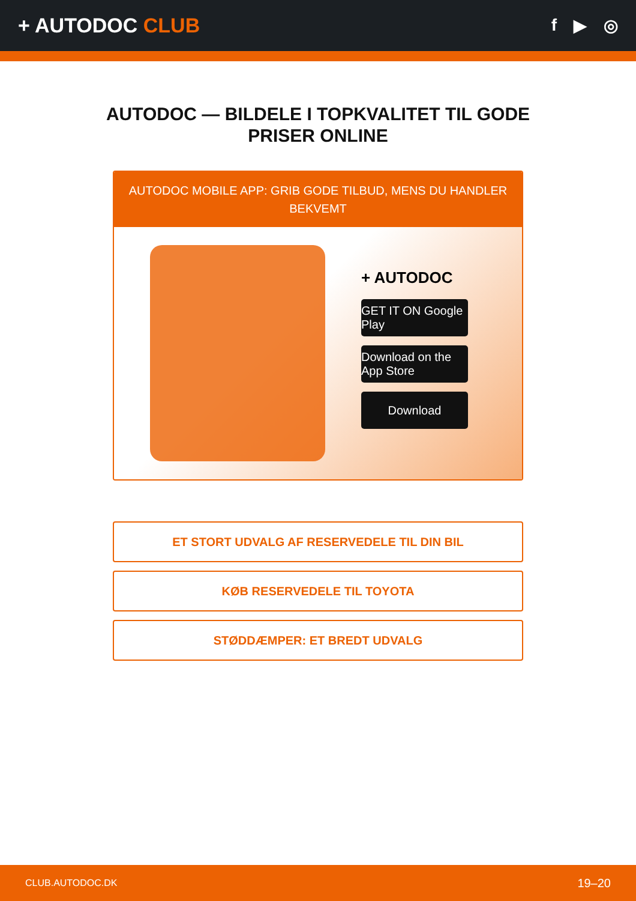+ AUTODOC CLUB
f ▶ ◎
AUTODOC — BILDELE I TOPKVALITET TIL GODE PRISER ONLINE
AUTODOC MOBILE APP: GRIB GODE TILBUD, MENS DU HANDLER BEKVEMT
+ AUTODOC
GET IT ON Google Play
Download on the App Store
Download
ET STORT UDVALG AF RESERVEDELE TIL DIN BIL
KØB RESERVEDELE TIL TOYOTA
STØDDÆMPER: ET BREDT UDVALG
CLUB.AUTODOC.DK 19–20